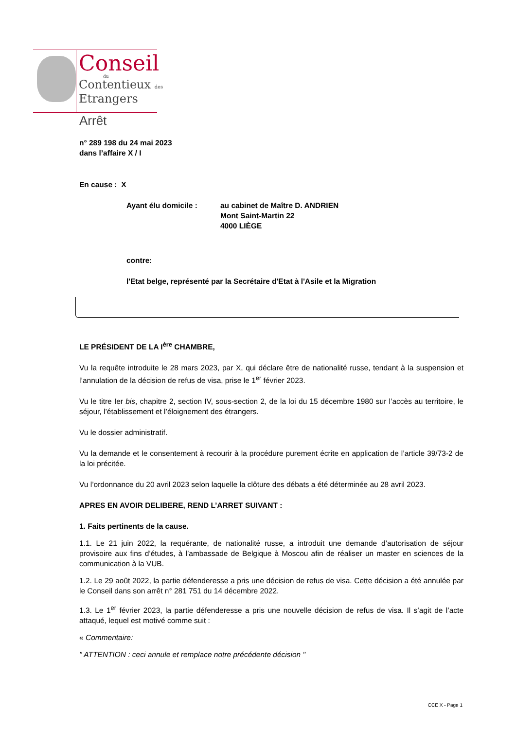Conseil
du
Contentieux des
Etrangers
Arrêt
n° 289 198 du 24 mai 2023
dans l’affaire X / I
En cause : X
Ayant élu domicile : au cabinet de Maître D. ANDRIEN
Mont Saint-Martin 22
4000 LIÈGE
contre:
l'Etat belge, représenté par la Secrétaire d'Etat à l'Asile et la Migration
LE PRÉSIDENT DE LA I<sup>ère</sup> CHAMBRE,
Vu la requête introduite le 28 mars 2023, par X, qui déclare être de nationalité russe, tendant à la suspension et l’annulation de la décision de refus de visa, prise le 1<sup>er</sup> février 2023.
Vu le titre Ier bis, chapitre 2, section IV, sous-section 2, de la loi du 15 décembre 1980 sur l’accès au territoire, le séjour, l’établissement et l’éloignement des étrangers.
Vu le dossier administratif.
Vu la demande et le consentement à recourir à la procédure purement écrite en application de l’article 39/73-2 de la loi précitée.
Vu l’ordonnance du 20 avril 2023 selon laquelle la clôture des débats a été déterminée au 28 avril 2023.
APRES EN AVOIR DELIBERE, REND L’ARRET SUIVANT :
1. Faits pertinents de la cause.
1.1. Le 21 juin 2022, la requérante, de nationalité russe, a introduit une demande d’autorisation de séjour provisoire aux fins d’études, à l’ambassade de Belgique à Moscou afin de réaliser un master en sciences de la communication à la VUB.
1.2. Le 29 août 2022, la partie défenderesse a pris une décision de refus de visa. Cette décision a été annulée par le Conseil dans son arrêt n° 281 751 du 14 décembre 2022.
1.3. Le 1<sup>er</sup> février 2023, la partie défenderesse a pris une nouvelle décision de refus de visa. Il s’agit de l’acte attaqué, lequel est motivé comme suit :
« Commentaire:
" ATTENTION : ceci annule et remplace notre précédente décision "
CCE X - Page 1